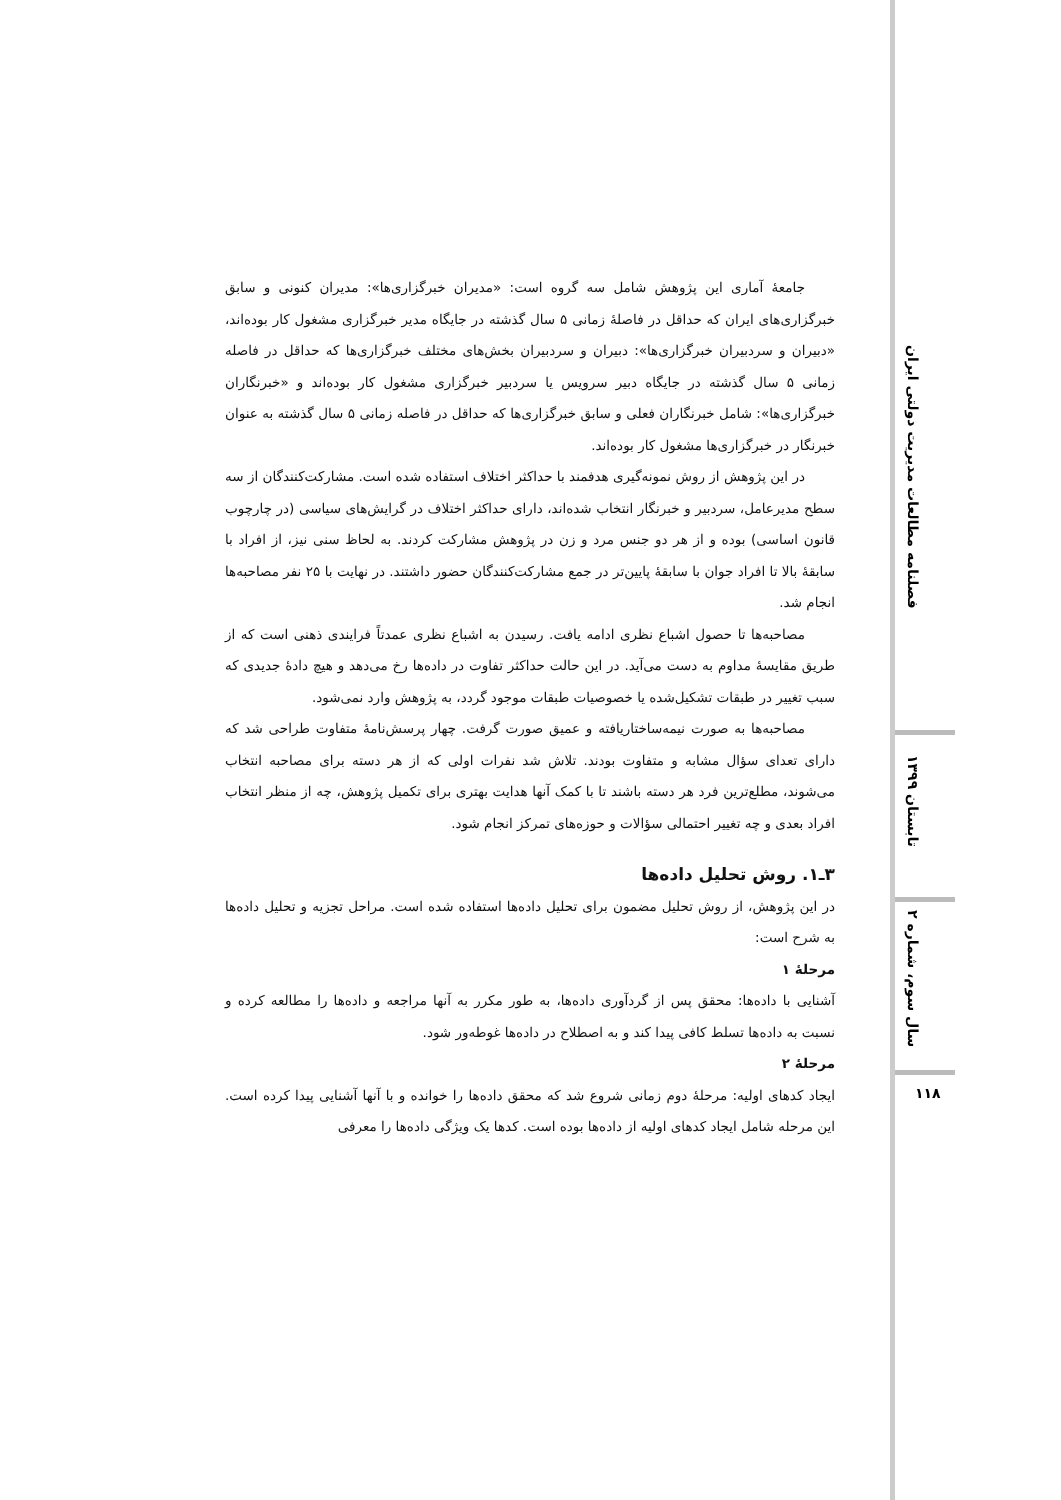فصلنامه مطالعات مدیریت دولتی ایران
تابستان ۱۳۹۹
سال سوم، شماره ۲
۱۱۸
جامعهٔ آماری این پژوهش شامل سه گروه است: «مدیران خبرگزاری‌ها»: مدیران کنونی و سابق خبرگزاری‌های ایران که حداقل در فاصلهٔ زمانی ۵ سال گذشته در جایگاه مدیر خبرگزاری مشغول کار بوده‌اند، «دبیران و سردبیران خبرگزاری‌ها»: دبیران و سردبیران بخش‌های مختلف خبرگزاری‌ها که حداقل در فاصله زمانی ۵ سال گذشته در جایگاه دبیر سرویس یا سردبیر خبرگزاری مشغول کار بوده‌اند و «خبرنگاران خبرگزاری‌ها»: شامل خبرنگاران فعلی و سابق خبرگزاری‌ها که حداقل در فاصله زمانی ۵ سال گذشته به عنوان خبرنگار در خبرگزاری‌ها مشغول کار بوده‌اند.
در این پژوهش از روش نمونه‌گیری هدفمند با حداکثر اختلاف استفاده شده است. مشارکت‌کنندگان از سه سطح مدیرعامل، سردبیر و خبرنگار انتخاب شده‌اند، دارای حداکثر اختلاف در گرایش‌های سیاسی (در چارچوب قانون اساسی) بوده و از هر دو جنس مرد و زن در پژوهش مشارکت کردند. به لحاظ سنی نیز، از افراد با سابقهٔ بالا تا افراد جوان با سابقهٔ پایین‌تر در جمع مشارکت‌کنندگان حضور داشتند. در نهایت با ۲۵ نفر مصاحبه‌ها انجام شد.
مصاحبه‌ها تا حصول اشباع نظری ادامه یافت. رسیدن به اشباع نظری عمدتاً فرایندی ذهنی است که از طریق مقایسهٔ مداوم به دست می‌آید. در این حالت حداکثر تفاوت در داده‌ها رخ می‌دهد و هیچ دادهٔ جدیدی که سبب تغییر در طبقات تشکیل‌شده یا خصوصیات طبقات موجود گردد، به پژوهش وارد نمی‌شود.
مصاحبه‌ها به صورت نیمه‌ساختاریافته و عمیق صورت گرفت. چهار پرسش‌نامهٔ متفاوت طراحی شد که دارای تعدای سؤال مشابه و متفاوت بودند. تلاش شد نفرات اولی که از هر دسته برای مصاحبه انتخاب می‌شوند، مطلع‌ترین فرد هر دسته باشند تا با کمک آنها هدایت بهتری برای تکمیل پژوهش، چه از منظر انتخاب افراد بعدی و چه تغییر احتمالی سؤالات و حوزه‌های تمرکز انجام شود.
۳ـ۱. روش تحلیل داده‌ها
در این پژوهش، از روش تحلیل مضمون برای تحلیل داده‌ها استفاده شده است. مراحل تجزیه و تحلیل داده‌ها به شرح است:
مرحلهٔ ۱
آشنایی با داده‌ها: محقق پس از گردآوری داده‌ها، به طور مکرر به آنها مراجعه و داده‌ها را مطالعه کرده و نسبت به داده‌ها تسلط کافی پیدا کند و به اصطلاح در داده‌ها غوطه‌ور شود.
مرحلهٔ ۲
ایجاد کدهای اولیه: مرحلهٔ دوم زمانی شروع شد که محقق داده‌ها را خوانده و با آنها آشنایی پیدا کرده است. این مرحله شامل ایجاد کدهای اولیه از داده‌ها بوده است. کدها یک ویژگی داده‌ها را معرفی